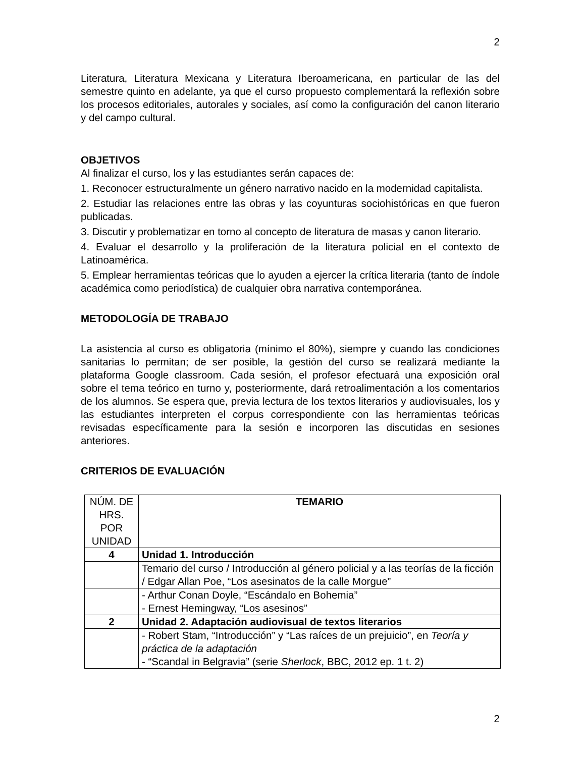2
Literatura, Literatura Mexicana y Literatura Iberoamericana, en particular de las del semestre quinto en adelante, ya que el curso propuesto complementará la reflexión sobre los procesos editoriales, autorales y sociales, así como la configuración del canon literario y del campo cultural.
OBJETIVOS
Al finalizar el curso, los y las estudiantes serán capaces de:
1. Reconocer estructuralmente un género narrativo nacido en la modernidad capitalista.
2. Estudiar las relaciones entre las obras y las coyunturas sociohistóricas en que fueron publicadas.
3. Discutir y problematizar en torno al concepto de literatura de masas y canon literario.
4. Evaluar el desarrollo y la proliferación de la literatura policial en el contexto de Latinoamérica.
5. Emplear herramientas teóricas que lo ayuden a ejercer la crítica literaria (tanto de índole académica como periodística) de cualquier obra narrativa contemporánea.
METODOLOGÍA DE TRABAJO
La asistencia al curso es obligatoria (mínimo el 80%), siempre y cuando las condiciones sanitarias lo permitan; de ser posible, la gestión del curso se realizará mediante la plataforma Google classroom. Cada sesión, el profesor efectuará una exposición oral sobre el tema teórico en turno y, posteriormente, dará retroalimentación a los comentarios de los alumnos. Se espera que, previa lectura de los textos literarios y audiovisuales, los y las estudiantes interpreten el corpus correspondiente con las herramientas teóricas revisadas específicamente para la sesión e incorporen las discutidas en sesiones anteriores.
CRITERIOS DE EVALUACIÓN
| NÚM. DE HRS. POR UNIDAD | TEMARIO |
| 4 | Unidad 1. Introducción |
| | Temario del curso / Introducción al género policial y a las teorías de la ficción / Edgar Allan Poe, “Los asesinatos de la calle Morgue” |
| | - Arthur Conan Doyle, “Escándalo en Bohemia” - Ernest Hemingway, “Los asesinos” |
| 2 | Unidad 2. Adaptación audiovisual de textos literarios |
| | - Robert Stam, “Introducción” y “Las raíces de un prejuicio”, en Teoría y práctica de la adaptación - “Scandal in Belgravia” (serie Sherlock , BBC, 2012 ep. 1 t. 2) |
2